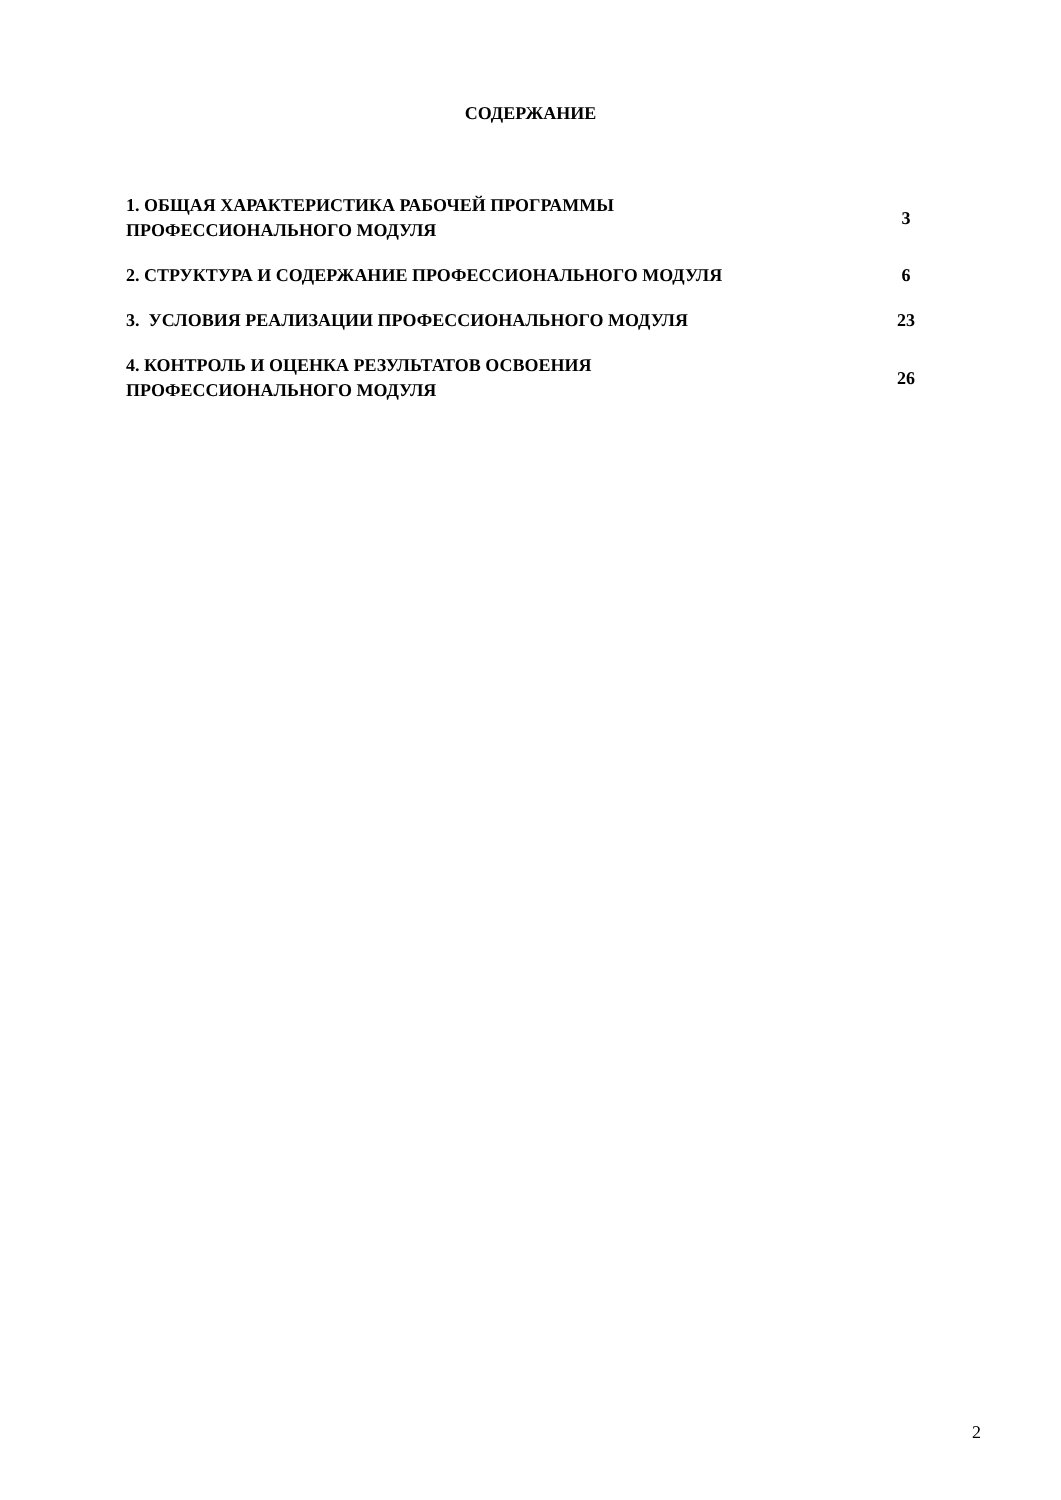СОДЕРЖАНИЕ
| 1. ОБЩАЯ ХАРАКТЕРИСТИКА РАБОЧЕЙ ПРОГРАММЫ ПРОФЕССИОНАЛЬНОГО МОДУЛЯ | 3 |
| 2. СТРУКТУРА И СОДЕРЖАНИЕ ПРОФЕССИОНАЛЬНОГО МОДУЛЯ | 6 |
| 3. УСЛОВИЯ РЕАЛИЗАЦИИ ПРОФЕССИОНАЛЬНОГО МОДУЛЯ | 23 |
| 4. КОНТРОЛЬ И ОЦЕНКА РЕЗУЛЬТАТОВ ОСВОЕНИЯ ПРОФЕССИОНАЛЬНОГО МОДУЛЯ | 26 |
2